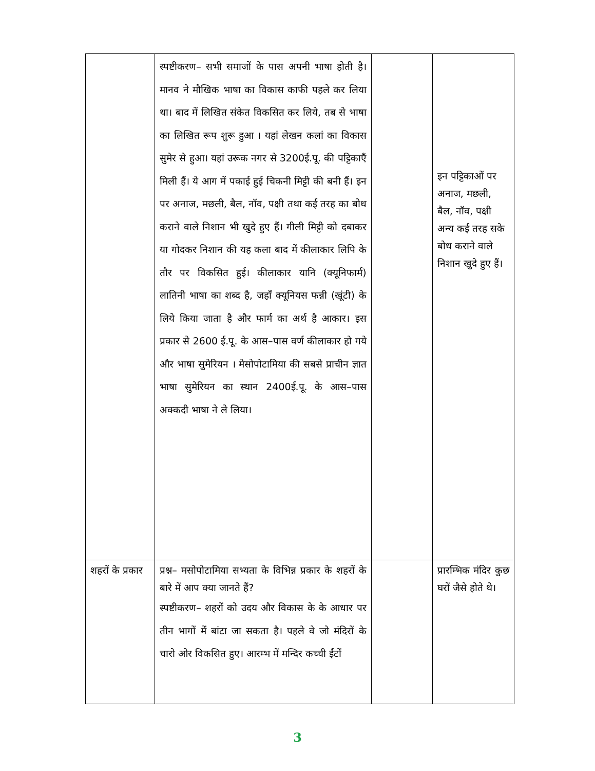| | स्पष्टीकरण– सभी समाजों के पास अपनी भाषा होती है। मानव ने मौखिक भाषा का विकास काफी पहले कर लिया था। बाद में लिखित संकेत विकसित कर लिये, तब से भाषा का लिखित रूप शुरू हुआ । यहां लेखन कलां का विकास सुमेर से हुआ। यहां उरूक नगर से 3200ई.पू. की पट्टिकाएँ मिली हैं। ये आग में पकाई हुई चिकनी मिट्टी की बनी हैं। इन पर अनाज, मछली, बैल, नॉव, पक्षी तथा कई तरह का बोध कराने वाले निशान भी खुदे हुए हैं। गीली मिट्टी को दबाकर या गोदकर निशान की यह कला बाद में कीलाकार लिपि के तौर पर विकसित हुई। कीलाकार यानि (क्यूनिफार्म) लातिनी भाषा का शब्द है, जहाँ क्यूनियस फन्नी (खूंटी) के लिये किया जाता है और फार्म का अर्थ है आकार। इस प्रकार से 2600 ई.पू. के आस–पास वर्ण कीलाकार हो गये और भाषा सुमेरियन । मेसोपोटामिया की सबसे प्राचीन ज्ञात भाषा सुमेरियन का स्थान 2400ई.पू. के आस–पास अक्कदी भाषा ने ले लिया। | | इन पट्टिकाओं पर अनाज, मछली, बैल, नॉव, पक्षी अन्य कई तरह सके बोध कराने वाले निशान खुदे हुए हैं। |
| शहरों के प्रकार | प्रश्न– मसोपोटामिया सभ्यता के विभिन्न प्रकार के शहरों के बारे में आप क्या जानते हैं? स्पष्टीकरण– शहरों को उदय और विकास के के आधार पर तीन भागों में बांटा जा सकता है। पहले वे जो मंदिरों के चारो ओर विकसित हुए। आरम्भ में मन्दिर कच्ची ईंटों | | प्रारम्भिक मंदिर कुछ घरों जैसे होते थे। |
3